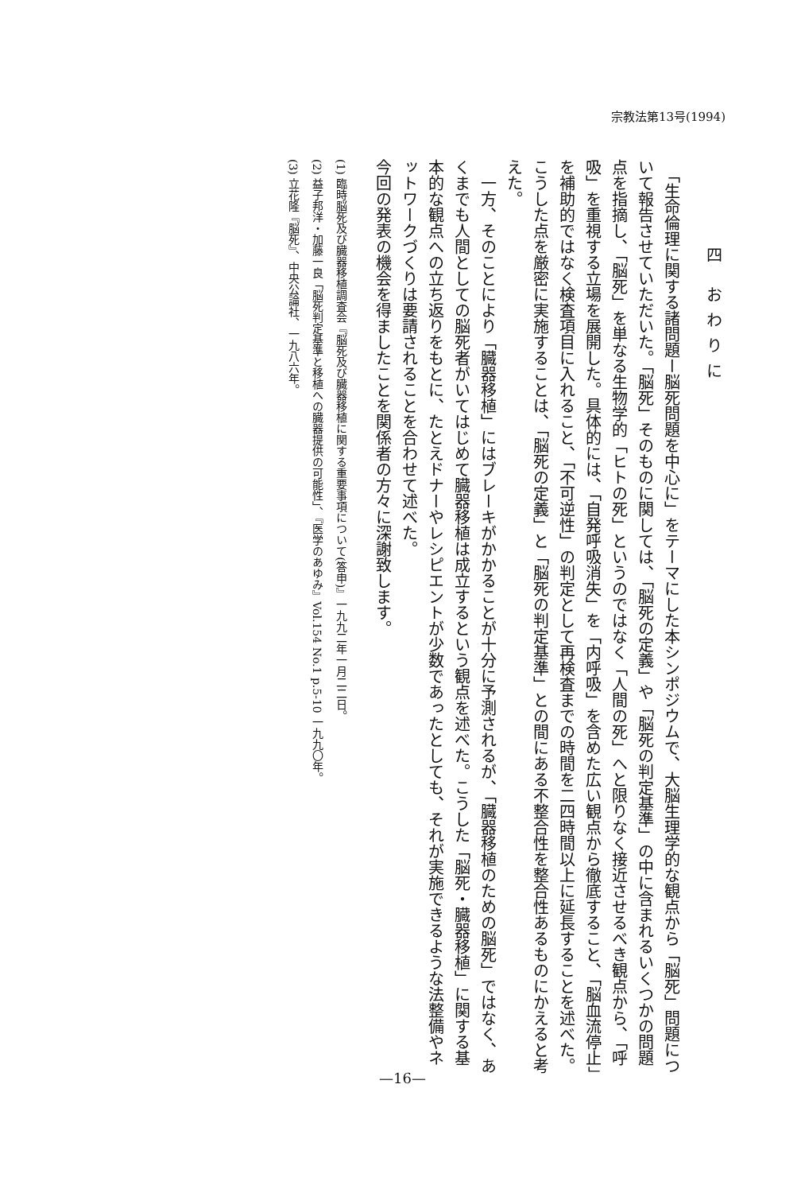宗教法第13号(1994)
四 おわりに
　「生命倫理に関する諸問題ー脳死問題を中心に」をテーマにした本シンポジウムで、大脳生理学的な観点から「脳死」問題について報告させていただいた。「脳死」そのものに関しては、「脳死の定義」や「脳死の判定基準」の中に含まれるいくつかの問題点を指摘し、「脳死」を単なる生物学的「ヒトの死」というのではなく「人間の死」へと限りなく接近させるべき観点から、「呼吸」を重視する立場を展開した。具体的には、「自発呼吸消失」を「内呼吸」を含めた広い観点から徹底すること、「脳血流停止」を補助的ではなく検査項目に入れること、「不可逆性」の判定として再検査までの時間を二四時間以上に延長することを述べた。こうした点を厳密に実施することは、「脳死の定義」と「脳死の判定基準」との間にある不整合性を整合性あるものにかえると考えた。
　一方、そのことにより「臓器移植」にはブレーキがかかることが十分に予測されるが、「臓器移植のための脳死」ではなく、あくまでも人間としての脳死者がいてはじめて臓器移植は成立するという観点を述べた。こうした「脳死・臓器移植」に関する基本的な観点への立ち返りをもとに、たとえドナーやレシピエントが少数であったとしても、それが実施できるような法整備やネットワークづくりは要請されることを合わせて述べた。
今回の発表の機会を得ましたことを関係者の方々に深謝致します。
(1) 臨時脳死及び臓器移植調査会『脳死及び臓器移植に関する重要事項について(答申)』一九九二年一月二二日。
(2) 益子邦洋・加藤一良「脳死判定基準と移植への臓器提供の可能性」、『医学のあゆみ』Vol.154 No.1 p.5-10 一九九〇年。
(3) 立花隆『脳死』、中央公論社、一九八六年。
—16—